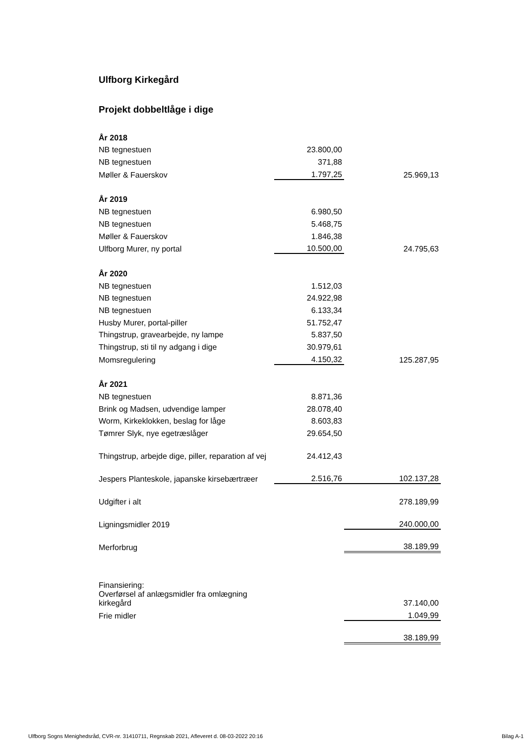Ulfborg Kirkegård
Projekt dobbeltlåge i dige
| År 2018 | | |
| NB tegnestuen | 23.800,00 | |
| NB tegnestuen | 371,88 | |
| Møller & Fauerskov | 1.797,25 | 25.969,13 |
| År 2019 | | |
| NB tegnestuen | 6.980,50 | |
| NB tegnestuen | 5.468,75 | |
| Møller & Fauerskov | 1.846,38 | |
| Ulfborg Murer, ny portal | 10.500,00 | 24.795,63 |
| År 2020 | | |
| NB tegnestuen | 1.512,03 | |
| NB tegnestuen | 24.922,98 | |
| NB tegnestuen | 6.133,34 | |
| Husby Murer, portal-piller | 51.752,47 | |
| Thingstrup, gravearbejde, ny lampe | 5.837,50 | |
| Thingstrup, sti til ny adgang i dige | 30.979,61 | |
| Momsregulering | 4.150,32 | 125.287,95 |
| År 2021 | | |
| NB tegnestuen | 8.871,36 | |
| Brink og Madsen, udvendige lamper | 28.078,40 | |
| Worm, Kirkeklokken, beslag for låge | 8.603,83 | |
| Tømrer Slyk, nye egetræslåger | 29.654,50 | |
| Thingstrup, arbejde dige, piller, reparation af vej | 24.412,43 | |
| Jespers Planteskole, japanske kirsebærtræer | 2.516,76 | 102.137,28 |
| Udgifter i alt | | 278.189,99 |
| Ligningsmidler 2019 | | 240.000,00 |
| Merforbrug | | 38.189,99 |
| Finansiering: | | |
| Overførsel af anlægsmidler fra omlægning kirkegård | | 37.140,00 |
| Frie midler | | 1.049,99 |
| | | 38.189,99 |
Ulfborg Sogns Menighedsråd, CVR-nr. 31410711, Regnskab 2021, Afleveret d. 08-03-2022 20:16 Bilag A-1